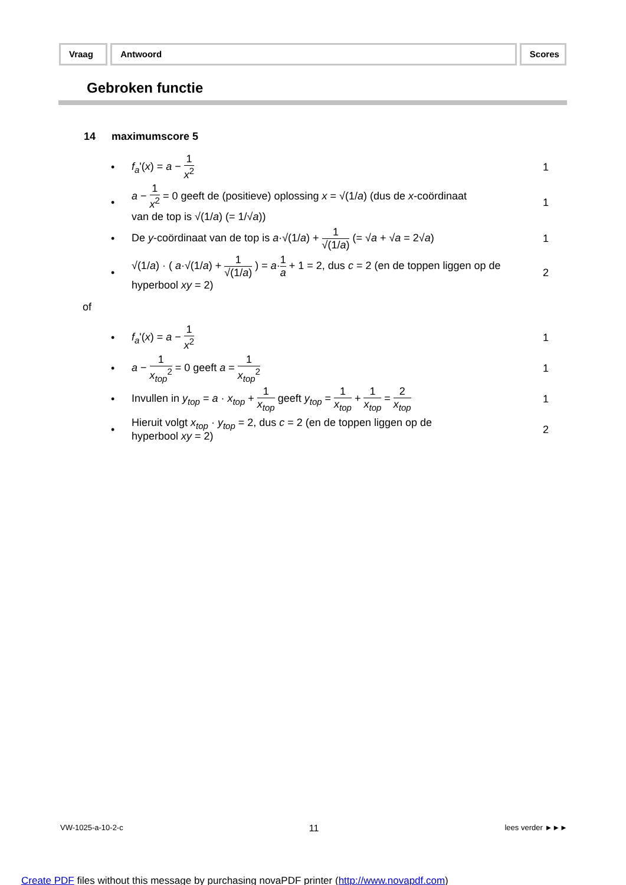Vraag Antwoord Scores
Gebroken functie
14 maximumscore 5
• f<sub>a</sub>'(x) = a − 1 x<sup>2</sup> 1
•
a − 1 x<sup>2</sup> = 0 geeft de (positieve) oplossing x = √(1/a) (dus de x-coördinaat
van de top is √(1/a) (= 1/√a))
1
•
De y-coördinaat van de top is a·√(1/a) + 1 √(1/a) (= √a + √a = 2√a)
1
•
√(1/a) · ( a·√(1/a) + 1 √(1/a) ) = a·1 a + 1 = 2, dus c = 2 (en de toppen liggen op de
hyperbool xy = 2)
2
of
• f<sub>a</sub>'(x) = a − 1 x<sup>2</sup> 1
•
a − 1 x<sub>top</sub><sup>2</sup> = 0 geeft a = 1 x<sub>top</sub><sup>2</sup>
1
•
Invullen in y<sub>top</sub> = a · x<sub>top</sub> + 1 x<sub>top</sub> geeft y<sub>top</sub> = 1 x<sub>top</sub> + 1 x<sub>top</sub> = 2 x<sub>top</sub>
1
•
Hieruit volgt x<sub>top</sub> · y<sub>top</sub> = 2, dus c = 2 (en de toppen liggen op de
hyperbool xy = 2)
2
VW-1025-a-10-2-c 11 lees verder ►►►
Create PDF files without this message by purchasing novaPDF printer (http://www.novapdf.com)